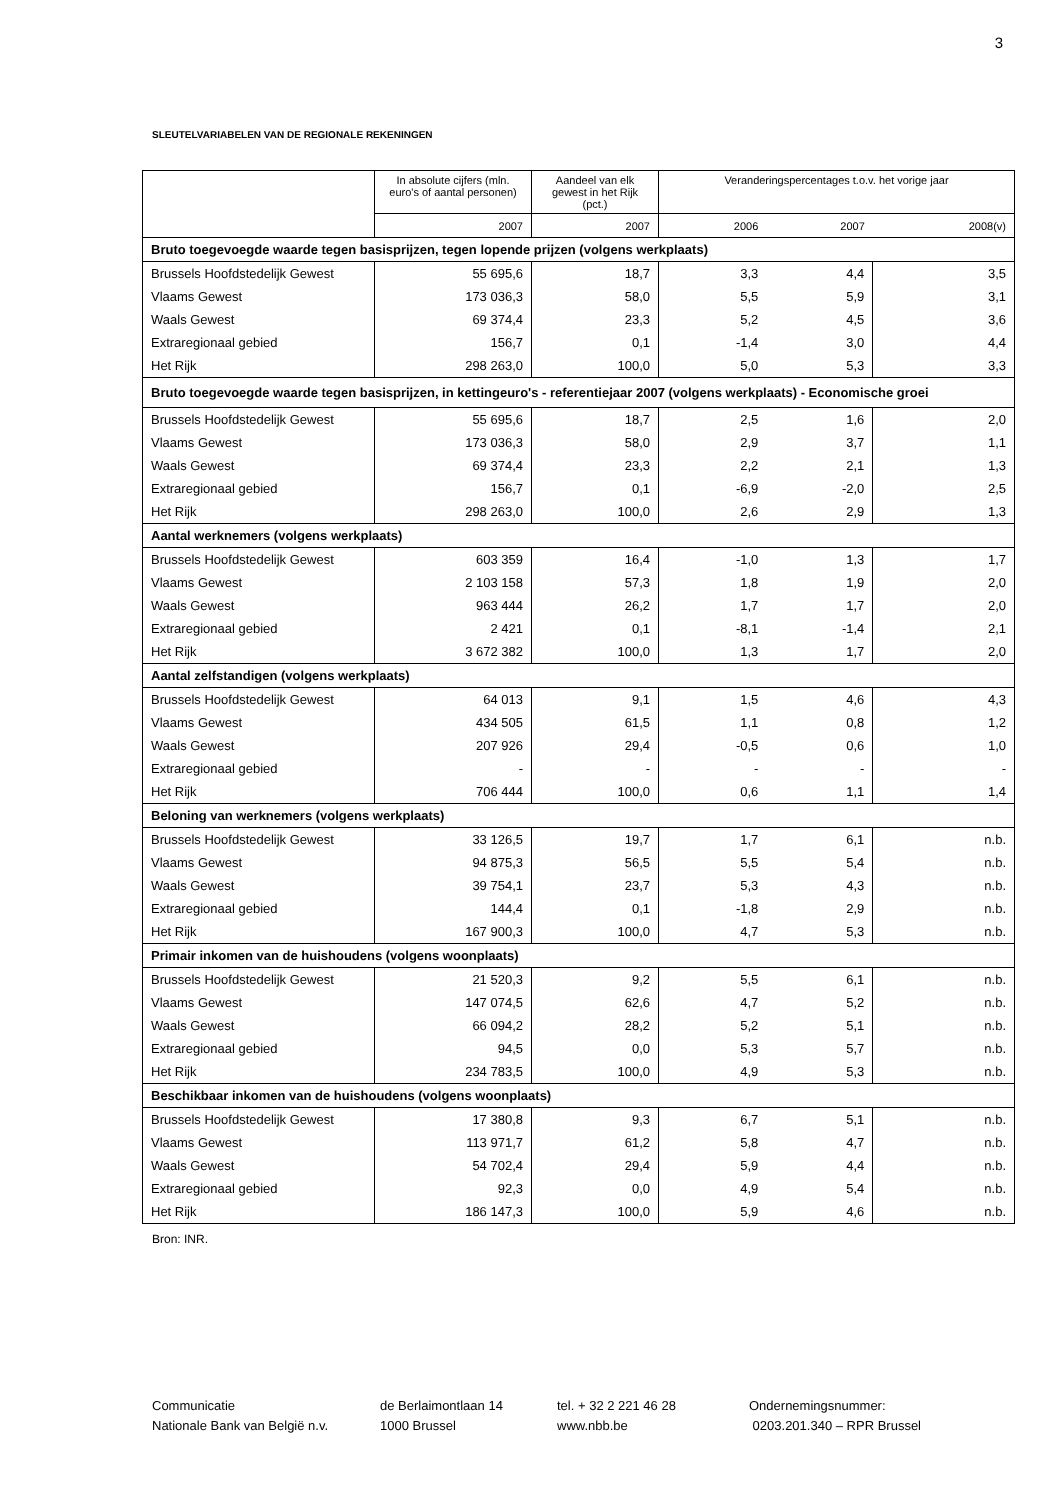3
SLEUTELVARIABELEN VAN DE REGIONALE REKENINGEN
| | In absolute cijfers (mln. euro's of aantal personen) | Aandeel van elk gewest in het Rijk (pct.) | Veranderingspercentages t.o.v. het vorige jaar | | |
| --- | --- | --- | --- | --- | --- |
| | 2007 | 2007 | 2006 | 2007 | 2008(v) |
| Bruto toegevoegde waarde tegen basisprijzen, tegen lopende prijzen (volgens werkplaats) | | | | | |
| Brussels Hoofdstedelijk Gewest | 55 695,6 | 18,7 | 3,3 | 4,4 | 3,5 |
| Vlaams Gewest | 173 036,3 | 58,0 | 5,5 | 5,9 | 3,1 |
| Waals Gewest | 69 374,4 | 23,3 | 5,2 | 4,5 | 3,6 |
| Extraregionaal gebied | 156,7 | 0,1 | -1,4 | 3,0 | 4,4 |
| Het Rijk | 298 263,0 | 100,0 | 5,0 | 5,3 | 3,3 |
| Bruto toegevoegde waarde tegen basisprijzen, in kettingeuro's - referentiejaar 2007 (volgens werkplaats) - Economische groei | | | | | |
| Brussels Hoofdstedelijk Gewest | 55 695,6 | 18,7 | 2,5 | 1,6 | 2,0 |
| Vlaams Gewest | 173 036,3 | 58,0 | 2,9 | 3,7 | 1,1 |
| Waals Gewest | 69 374,4 | 23,3 | 2,2 | 2,1 | 1,3 |
| Extraregionaal gebied | 156,7 | 0,1 | -6,9 | -2,0 | 2,5 |
| Het Rijk | 298 263,0 | 100,0 | 2,6 | 2,9 | 1,3 |
| Aantal werknemers (volgens werkplaats) | | | | | |
| Brussels Hoofdstedelijk Gewest | 603 359 | 16,4 | -1,0 | 1,3 | 1,7 |
| Vlaams Gewest | 2 103 158 | 57,3 | 1,8 | 1,9 | 2,0 |
| Waals Gewest | 963 444 | 26,2 | 1,7 | 1,7 | 2,0 |
| Extraregionaal gebied | 2 421 | 0,1 | -8,1 | -1,4 | 2,1 |
| Het Rijk | 3 672 382 | 100,0 | 1,3 | 1,7 | 2,0 |
| Aantal zelfstandigen (volgens werkplaats) | | | | | |
| Brussels Hoofdstedelijk Gewest | 64 013 | 9,1 | 1,5 | 4,6 | 4,3 |
| Vlaams Gewest | 434 505 | 61,5 | 1,1 | 0,8 | 1,2 |
| Waals Gewest | 207 926 | 29,4 | -0,5 | 0,6 | 1,0 |
| Extraregionaal gebied | - | - | - | - | - |
| Het Rijk | 706 444 | 100,0 | 0,6 | 1,1 | 1,4 |
| Beloning van werknemers (volgens werkplaats) | | | | | |
| Brussels Hoofdstedelijk Gewest | 33 126,5 | 19,7 | 1,7 | 6,1 | n.b. |
| Vlaams Gewest | 94 875,3 | 56,5 | 5,5 | 5,4 | n.b. |
| Waals Gewest | 39 754,1 | 23,7 | 5,3 | 4,3 | n.b. |
| Extraregionaal gebied | 144,4 | 0,1 | -1,8 | 2,9 | n.b. |
| Het Rijk | 167 900,3 | 100,0 | 4,7 | 5,3 | n.b. |
| Primair inkomen van de huishoudens (volgens woonplaats) | | | | | |
| Brussels Hoofdstedelijk Gewest | 21 520,3 | 9,2 | 5,5 | 6,1 | n.b. |
| Vlaams Gewest | 147 074,5 | 62,6 | 4,7 | 5,2 | n.b. |
| Waals Gewest | 66 094,2 | 28,2 | 5,2 | 5,1 | n.b. |
| Extraregionaal gebied | 94,5 | 0,0 | 5,3 | 5,7 | n.b. |
| Het Rijk | 234 783,5 | 100,0 | 4,9 | 5,3 | n.b. |
| Beschikbaar inkomen van de huishoudens (volgens woonplaats) | | | | | |
| Brussels Hoofdstedelijk Gewest | 17 380,8 | 9,3 | 6,7 | 5,1 | n.b. |
| Vlaams Gewest | 113 971,7 | 61,2 | 5,8 | 4,7 | n.b. |
| Waals Gewest | 54 702,4 | 29,4 | 5,9 | 4,4 | n.b. |
| Extraregionaal gebied | 92,3 | 0,0 | 4,9 | 5,4 | n.b. |
| Het Rijk | 186 147,3 | 100,0 | 5,9 | 4,6 | n.b. |
Bron: INR.
Communicatie
Nationale Bank van België n.v.
de Berlaimontlaan 14
1000 Brussel
tel. + 32 2 221 46 28
www.nbb.be
Ondernemingsnummer:
0203.201.340 – RPR Brussel